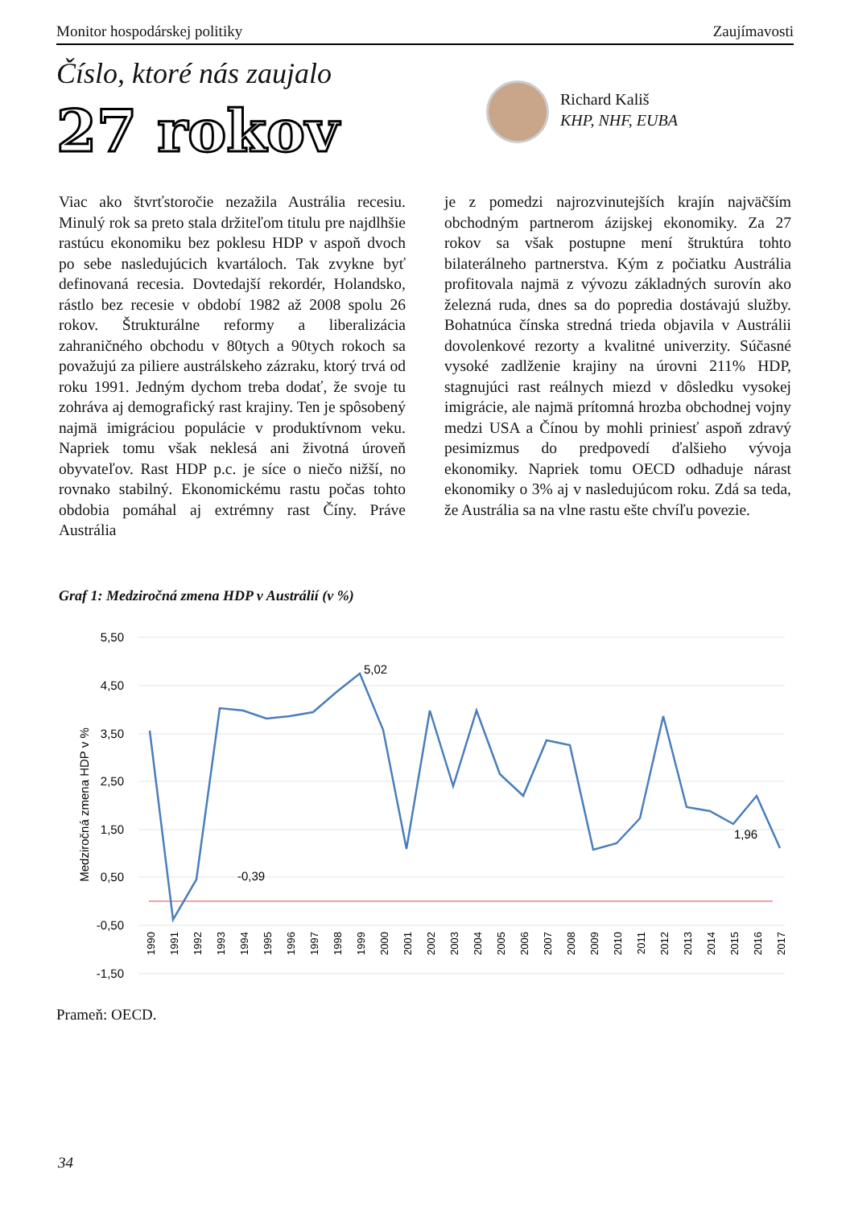Monitor hospodárskej politiky Zaujímavosti
Číslo, ktoré nás zaujalo
27 rokov
Richard Kališ
KHP, NHF, EUBA
Viac ako štvrťstoročie nezažila Austrália recesiu. Minulý rok sa preto stala držiteľom titulu pre najdlhšie rastúcu ekonomiku bez poklesu HDP v aspoň dvoch po sebe nasledujúcich kvartáloch. Tak zvykne byť definovaná recesia. Dovtedajší rekordér, Holandsko, rástlo bez recesie v období 1982 až 2008 spolu 26 rokov. Štrukturálne reformy a liberalizácia zahraničného obchodu v 80tych a 90tych rokoch sa považujú za piliere austrálskeho zázraku, ktorý trvá od roku 1991. Jedným dychom treba dodať, že svoje tu zohráva aj demografický rast krajiny. Ten je spôsobený najmä imigráciou populácie v produktívnom veku. Napriek tomu však neklesá ani životná úroveň obyvateľov. Rast HDP p.c. je síce o niečo nižší, no rovnako stabilný. Ekonomickému rastu počas tohto obdobia pomáhal aj extrémny rast Číny. Práve Austrália
je z pomedzi najrozvinutejších krajín najväčším obchodným partnerom ázijskej ekonomiky. Za 27 rokov sa však postupne mení štruktúra tohto bilaterálneho partnerstva. Kým z počiatku Austrália profitovala najmä z vývozu základných surovín ako železná ruda, dnes sa do popredia dostávajú služby. Bohatnúca čínska stredná trieda objavila v Austrálii dovolenkové rezorty a kvalitné univerzity. Súčasné vysoké zadlženie krajiny na úrovni 211% HDP, stagnujúci rast reálnych miezd v dôsledku vysokej imigrácie, ale najmä prítomná hrozba obchodnej vojny medzi USA a Čínou by mohli priniesť aspoň zdravý pesimizmus do predpovedí ďalšieho vývoja ekonomiky. Napriek tomu OECD odhaduje nárast ekonomiky o 3% aj v nasledujúcom roku. Zdá sa teda, že Austrália sa na vlne rastu ešte chvíľu povezie.
Graf 1: Medziročná zmena HDP v Austrálií (v %)
5,50
4,50
3,50
2,50
1,50
0,50
-0,50
-1,50
Medziročná zmena HDP v %
5,02
-0,39
1,96
1990
1991
1992
1993
1994
1995
1996
1997
1998
1999
2000
2001
2002
2003
2004
2005
2006
2007
2008
2009
2010
2011
2012
2013
2014
2015
2016
2017
Prameň: OECD.
34